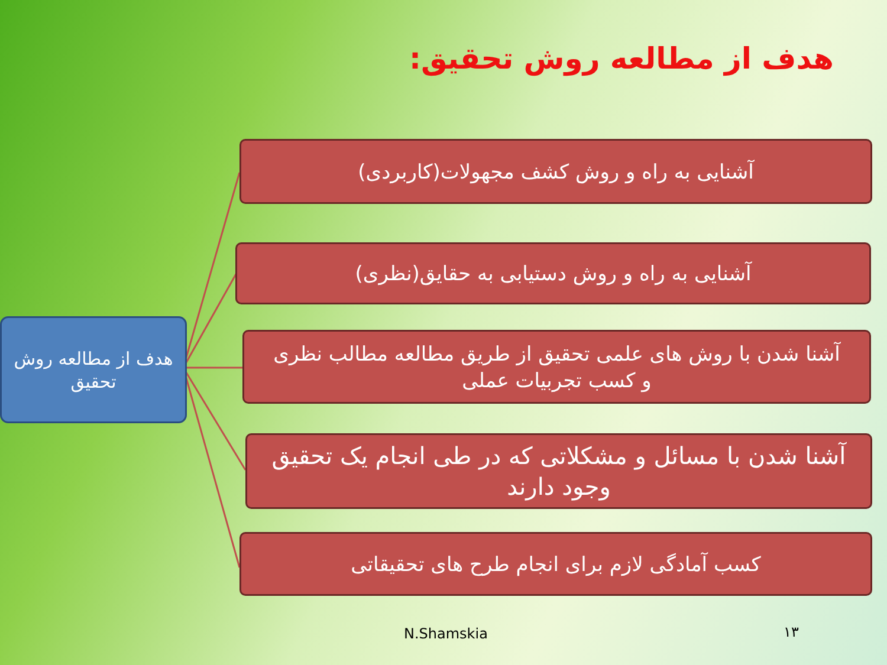هدف از مطالعه روش تحقیق:
هدف از مطالعه روش تحقیق
آشنایی به راه و روش کشف مجهولات(کاربردی)
آشنایی به راه و روش دستیابی به حقایق(نظری)
آشنا شدن با روش های علمی تحقیق از طریق مطالعه مطالب نظری و کسب تجربیات عملی
آشنا شدن با مسائل و مشکلاتی که در طی انجام یک تحقیق وجود دارند
کسب آمادگی لازم برای انجام طرح های تحقیقاتی
N.Shamskia ۱۳